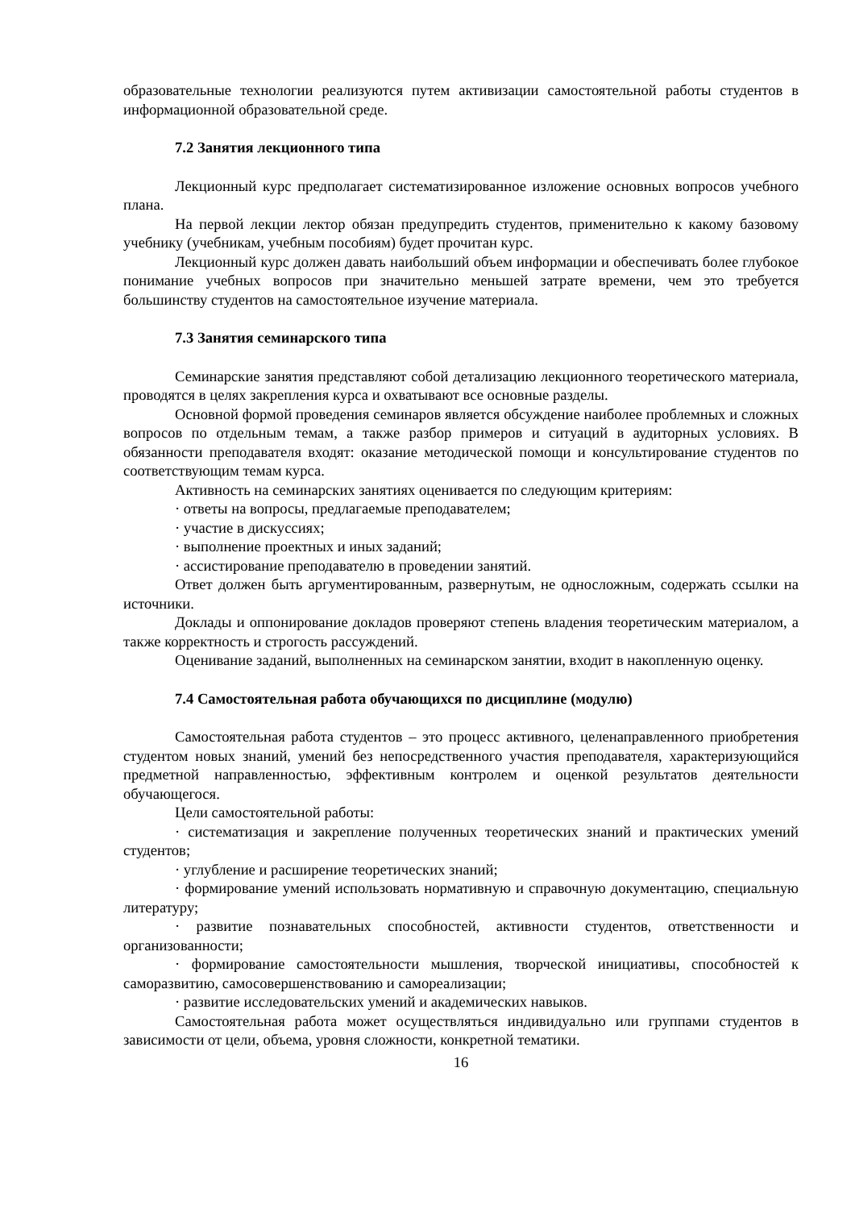образовательные технологии реализуются путем активизации самостоятельной работы студентов в информационной образовательной среде.
7.2 Занятия лекционного типа
Лекционный курс предполагает систематизированное изложение основных вопросов учебного плана.
На первой лекции лектор обязан предупредить студентов, применительно к какому базовому учебнику (учебникам, учебным пособиям) будет прочитан курс.
Лекционный курс должен давать наибольший объем информации и обеспечивать более глубокое понимание учебных вопросов при значительно меньшей затрате времени, чем это требуется большинству студентов на самостоятельное изучение материала.
7.3 Занятия семинарского типа
Семинарские занятия представляют собой детализацию лекционного теоретического материала, проводятся в целях закрепления курса и охватывают все основные разделы.
Основной формой проведения семинаров является обсуждение наиболее проблемных и сложных вопросов по отдельным темам, а также разбор примеров и ситуаций в аудиторных условиях. В обязанности преподавателя входят: оказание методической помощи и консультирование студентов по соответствующим темам курса.
Активность на семинарских занятиях оценивается по следующим критериям:
· ответы на вопросы, предлагаемые преподавателем;
· участие в дискуссиях;
· выполнение проектных и иных заданий;
· ассистирование преподавателю в проведении занятий.
Ответ должен быть аргументированным, развернутым, не односложным, содержать ссылки на источники.
Доклады и оппонирование докладов проверяют степень владения теоретическим материалом, а также корректность и строгость рассуждений.
Оценивание заданий, выполненных на семинарском занятии, входит в накопленную оценку.
7.4 Самостоятельная работа обучающихся по дисциплине (модулю)
Самостоятельная работа студентов – это процесс активного, целенаправленного приобретения студентом новых знаний, умений без непосредственного участия преподавателя, характеризующийся предметной направленностью, эффективным контролем и оценкой результатов деятельности обучающегося.
Цели самостоятельной работы:
· систематизация и закрепление полученных теоретических знаний и практических умений студентов;
· углубление и расширение теоретических знаний;
· формирование умений использовать нормативную и справочную документацию, специальную литературу;
· развитие познавательных способностей, активности студентов, ответственности и организованности;
· формирование самостоятельности мышления, творческой инициативы, способностей к саморазвитию, самосовершенствованию и самореализации;
· развитие исследовательских умений и академических навыков.
Самостоятельная работа может осуществляться индивидуально или группами студентов в зависимости от цели, объема, уровня сложности, конкретной тематики.
16